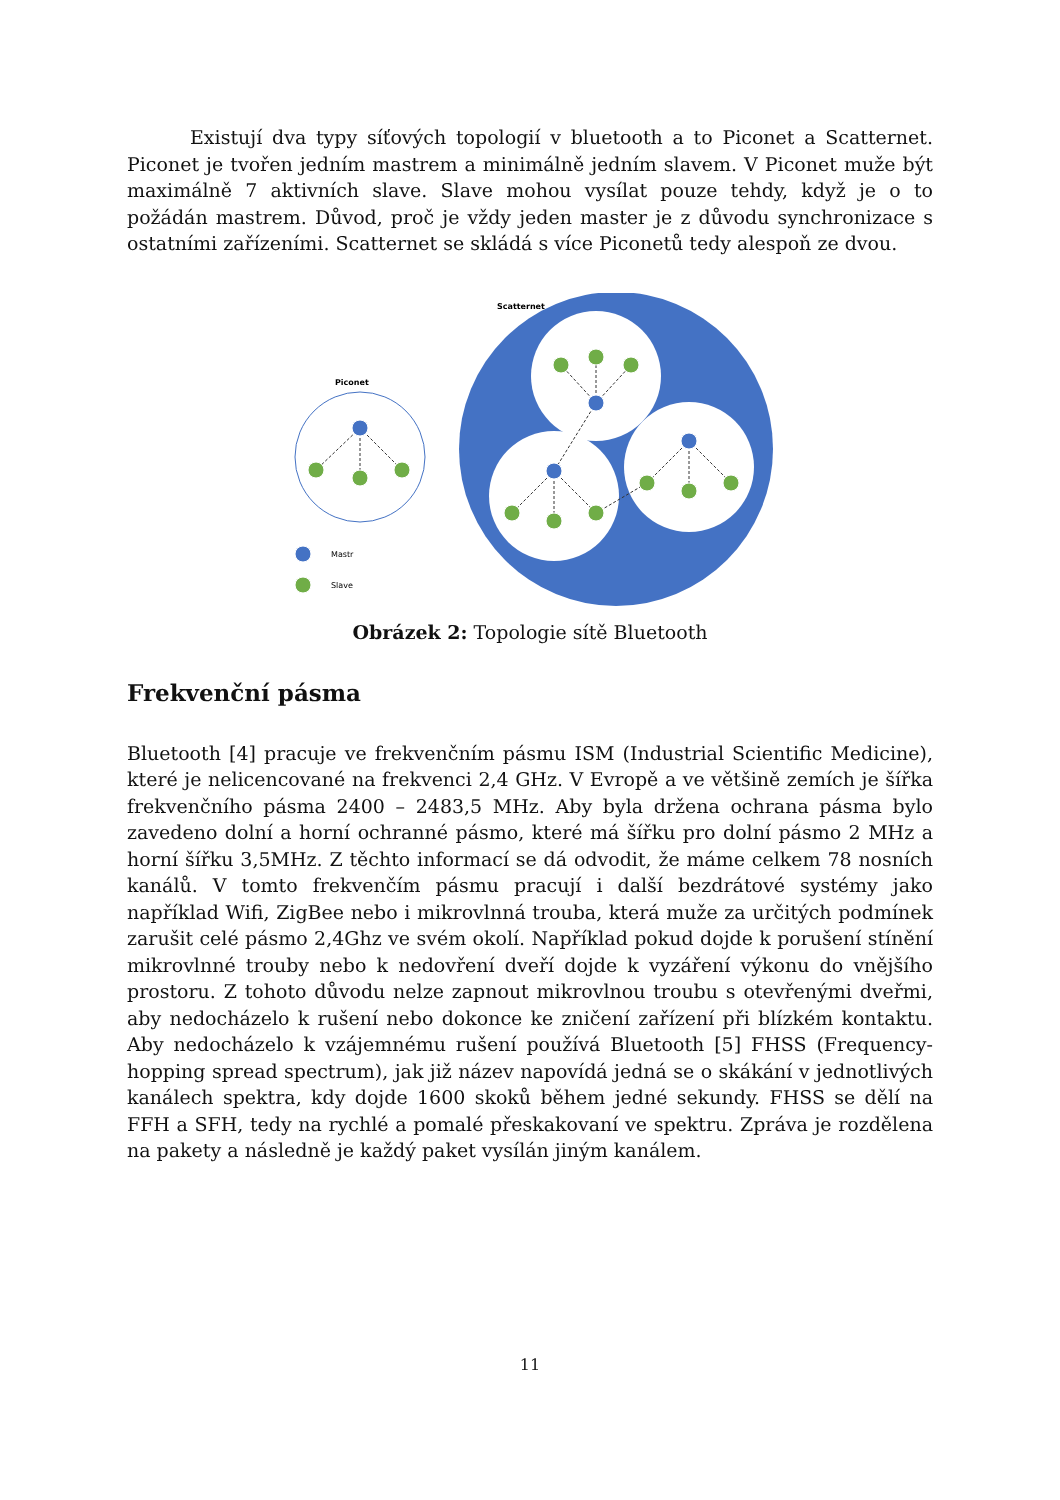Existují dva typy síťových topologií v bluetooth a to Piconet a Scatternet. Piconet je tvořen jedním mastrem a minimálně jedním slavem. V Piconet muže být maximálně 7 aktivních slave. Slave mohou vysílat pouze tehdy, když je o to požádán mastrem. Důvod, proč je vždy jeden master je z důvodu synchronizace s ostatními zařízeními. Scatternet se skládá s více Piconetů tedy alespoň ze dvou.
Piconet
Scatternet
Mastr
Slave
Obrázek 2: Topologie sítě Bluetooth
Frekvenční pásma
Bluetooth [4] pracuje ve frekvenčním pásmu ISM (Industrial Scientific Medicine), které je nelicencované na frekvenci 2,4 GHz. V Evropě a ve většině zemích je šířka frekvenčního pásma 2400 – 2483,5 MHz. Aby byla držena ochrana pásma bylo zavedeno dolní a horní ochranné pásmo, které má šířku pro dolní pásmo 2 MHz a horní šířku 3,5MHz. Z těchto informací se dá odvodit, že máme celkem 78 nosních kanálů. V tomto frekvenčím pásmu pracují i další bezdrátové systémy jako například Wifi, ZigBee nebo i mikrovlnná trouba, která muže za určitých podmínek zarušit celé pásmo 2,4Ghz ve svém okolí. Například pokud dojde k porušení stínění mikrovlnné trouby nebo k nedovření dveří dojde k vyzáření výkonu do vnějšího prostoru. Z tohoto důvodu nelze zapnout mikrovlnou troubu s otevřenými dveřmi, aby nedocházelo k rušení nebo dokonce ke zničení zařízení při blízkém kontaktu. Aby nedocházelo k vzájemnému rušení používá Bluetooth [5] FHSS (Frequency-hopping spread spectrum), jak již název napovídá jedná se o skákání v jednotlivých kanálech spektra, kdy dojde 1600 skoků během jedné sekundy. FHSS se dělí na FFH a SFH, tedy na rychlé a pomalé přeskakovaní ve spektru. Zpráva je rozdělena na pakety a následně je každý paket vysílán jiným kanálem.
11